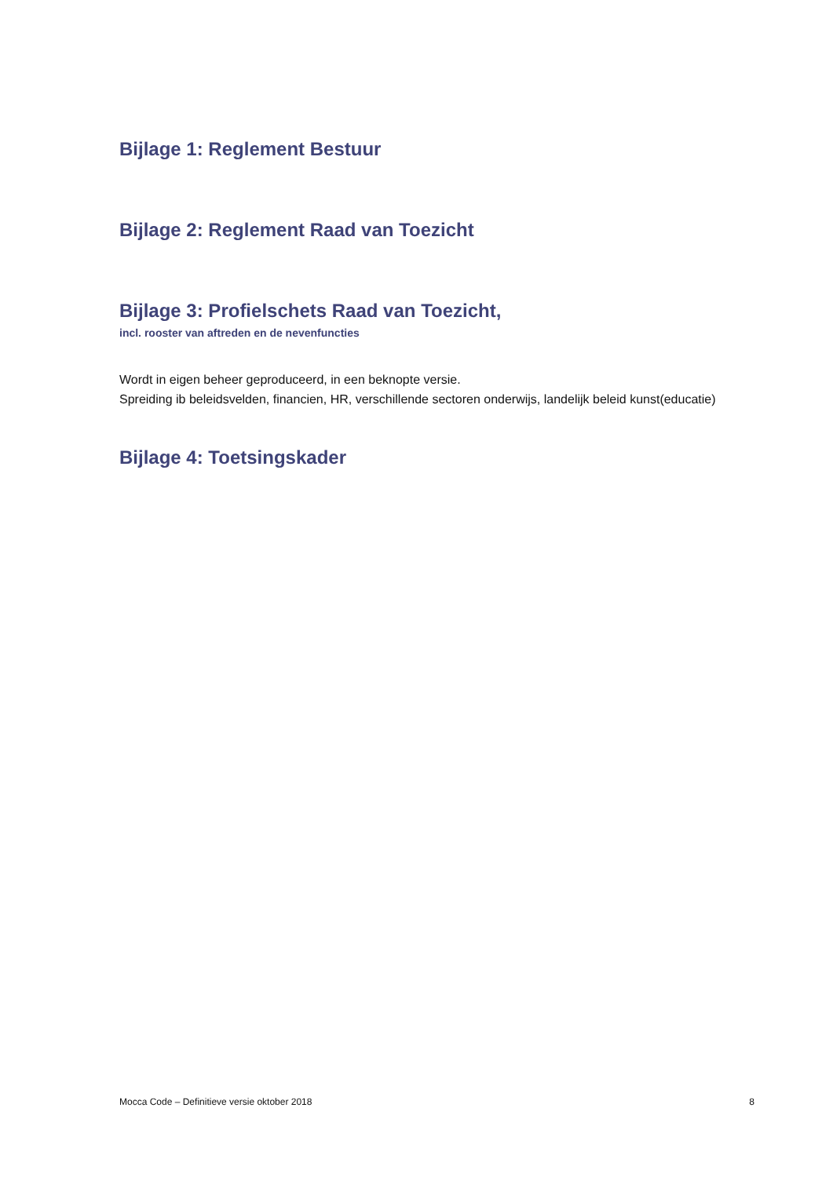Bijlage 1: Reglement Bestuur
Bijlage 2: Reglement Raad van Toezicht
Bijlage 3: Profielschets Raad van Toezicht,
incl. rooster van aftreden en de nevenfuncties
Wordt in eigen beheer geproduceerd, in een beknopte versie.
Spreiding ib beleidsvelden, financien, HR, verschillende sectoren onderwijs, landelijk beleid kunst(educatie)
Bijlage 4: Toetsingskader
Mocca Code – Definitieve versie oktober 2018 8